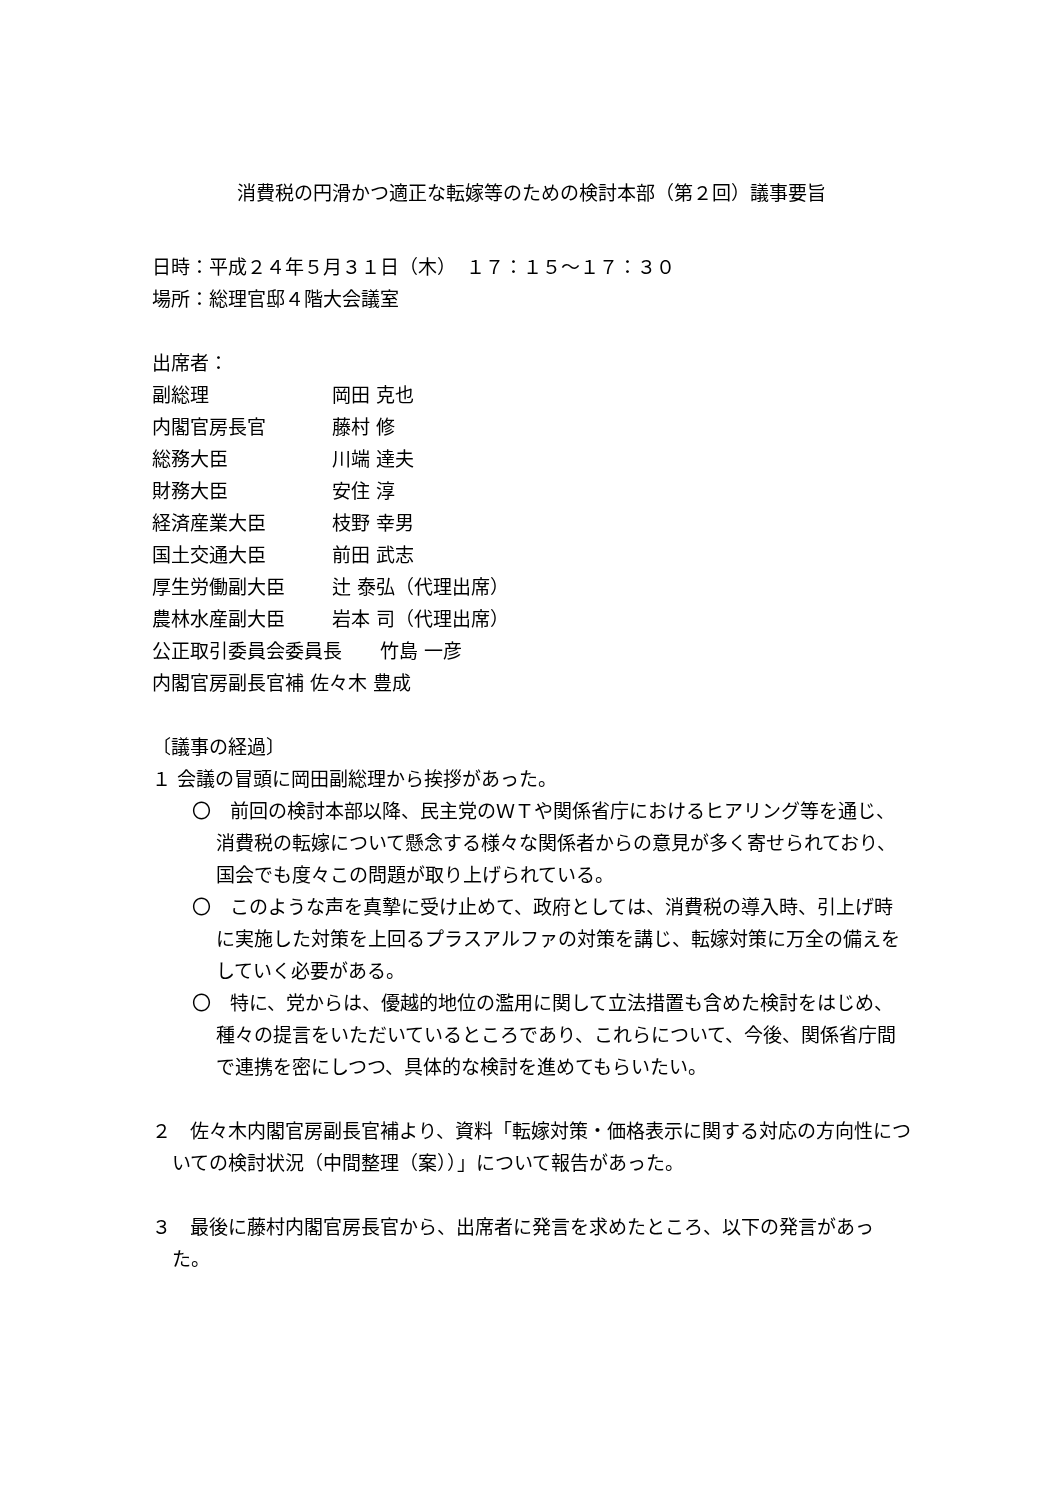消費税の円滑かつ適正な転嫁等のための検討本部（第２回）議事要旨
日時：平成２４年５月３１日（木）　１７：１５～１７：３０
場所：総理官邸４階大会議室
出席者：
副総理 岡田 克也 内閣官房長官 藤村 修 総務大臣 川端 達夫 財務大臣 安住 淳 経済産業大臣 枝野 幸男 国土交通大臣 前田 武志 厚生労働副大臣 辻 泰弘（代理出席） 農林水産副大臣 岩本 司（代理出席）
公正取引委員会委員長　　竹島 一彦
内閣官房副長官補 佐々木 豊成
〔議事の経過〕
１ 会議の冒頭に岡田副総理から挨拶があった。
〇　前回の検討本部以降、民主党のＷＴや関係省庁におけるヒアリング等を通じ、消費税の転嫁について懸念する様々な関係者からの意見が多く寄せられており、国会でも度々この問題が取り上げられている。
〇　このような声を真摯に受け止めて、政府としては、消費税の導入時、引上げ時に実施した対策を上回るプラスアルファの対策を講じ、転嫁対策に万全の備えをしていく必要がある。
〇　特に、党からは、優越的地位の濫用に関して立法措置も含めた検討をはじめ、種々の提言をいただいているところであり、これらについて、今後、関係省庁間で連携を密にしつつ、具体的な検討を進めてもらいたい。
２　佐々木内閣官房副長官補より、資料「転嫁対策・価格表示に関する対応の方向性についての検討状況（中間整理（案））」について報告があった。
３　最後に藤村内閣官房長官から、出席者に発言を求めたところ、以下の発言があった。